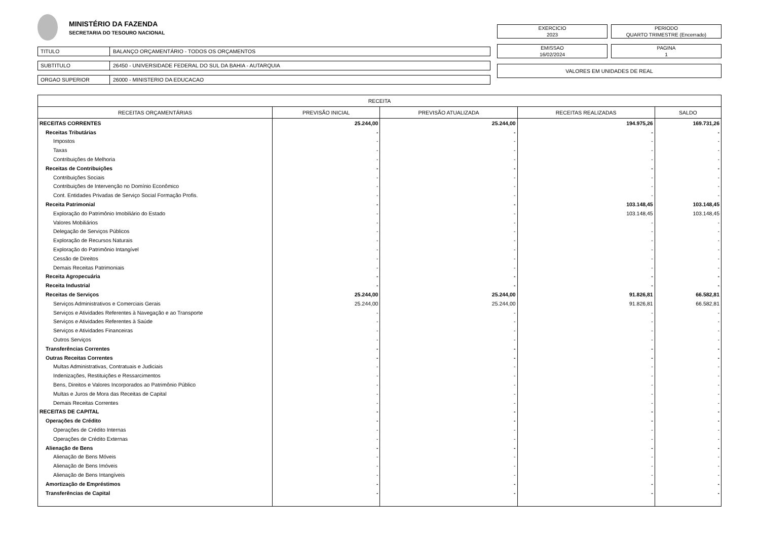MINISTÉRIO DA FAZENDA
SECRETARIA DO TESOURO NACIONAL
TITULO BALANÇO ORÇAMENTÁRIO - TODOS OS ORÇAMENTOS
SUBTITULO 26450 - UNIVERSIDADE FEDERAL DO SUL DA BAHIA - AUTARQUIA
ORGAO SUPERIOR 26000 - MINISTERIO DA EDUCACAO
EXERCICIO
2023
PERIODO
QUARTO TRIMESTRE (Encerrado)
EMISSAO
16/02/2024
PAGINA
1
VALORES EM UNIDADES DE REAL
| RECEITA | | | | |
| --- | --- | --- | --- | --- |
| RECEITAS ORÇAMENTÁRIAS | PREVISÃO INICIAL | PREVISÃO ATUALIZADA | RECEITAS REALIZADAS | SALDO |
| RECEITAS CORRENTES | 25.244,00 | 25.244,00 | 194.975,26 | 169.731,26 |
| Receitas Tributárias | - | - | - | - |
| Impostos | - | - | - | - |
| Taxas | - | - | - | - |
| Contribuições de Melhoria | - | - | - | - |
| Receitas de Contribuições | - | - | - | - |
| Contribuições Sociais | - | - | - | - |
| Contribuições de Intervenção no Domínio Econômico | - | - | - | - |
| Cont. Entidades Privadas de Serviço Social Formação Profis. | - | - | - | - |
| Receita Patrimonial | - | - | 103.148,45 | 103.148,45 |
| Exploração do Patrimônio Imobiliário do Estado | - | - | 103.148,45 | 103.148,45 |
| Valores Mobiliários | - | - | - | - |
| Delegação de Serviços Públicos | - | - | - | - |
| Exploração de Recursos Naturais | - | - | - | - |
| Exploração do Patrimônio Intangível | - | - | - | - |
| Cessão de Direitos | - | - | - | - |
| Demais Receitas Patrimoniais | - | - | - | - |
| Receita Agropecuária | - | - | - | - |
| Receita Industrial | - | - | - | - |
| Receitas de Serviços | 25.244,00 | 25.244,00 | 91.826,81 | 66.582,81 |
| Serviços Administrativos e Comerciais Gerais | 25.244,00 | 25.244,00 | 91.826,81 | 66.582,81 |
| Serviços e Atividades Referentes à Navegação e ao Transporte | - | - | - | - |
| Serviços e Atividades Referentes à Saúde | - | - | - | - |
| Serviços e Atividades Financeiras | - | - | - | - |
| Outros Serviços | - | - | - | - |
| Transferências Correntes | - | - | - | - |
| Outras Receitas Correntes | - | - | - | - |
| Multas Administrativas, Contratuais e Judiciais | - | - | - | - |
| Indenizações, Restituições e Ressarcimentos | - | - | - | - |
| Bens, Direitos e Valores Incorporados ao Patrimônio Público | - | - | - | - |
| Multas e Juros de Mora das Receitas de Capital | - | - | - | - |
| Demais Receitas Correntes | - | - | - | - |
| RECEITAS DE CAPITAL | - | - | - | - |
| Operações de Crédito | - | - | - | - |
| Operações de Crédito Internas | - | - | - | - |
| Operações de Crédito Externas | - | - | - | - |
| Alienação de Bens | - | - | - | - |
| Alienação de Bens Móveis | - | - | - | - |
| Alienação de Bens Imóveis | - | - | - | - |
| Alienação de Bens Intangíveis | - | - | - | - |
| Amortização de Empréstimos | - | - | - | - |
| Transferências de Capital | - | - | - | - |